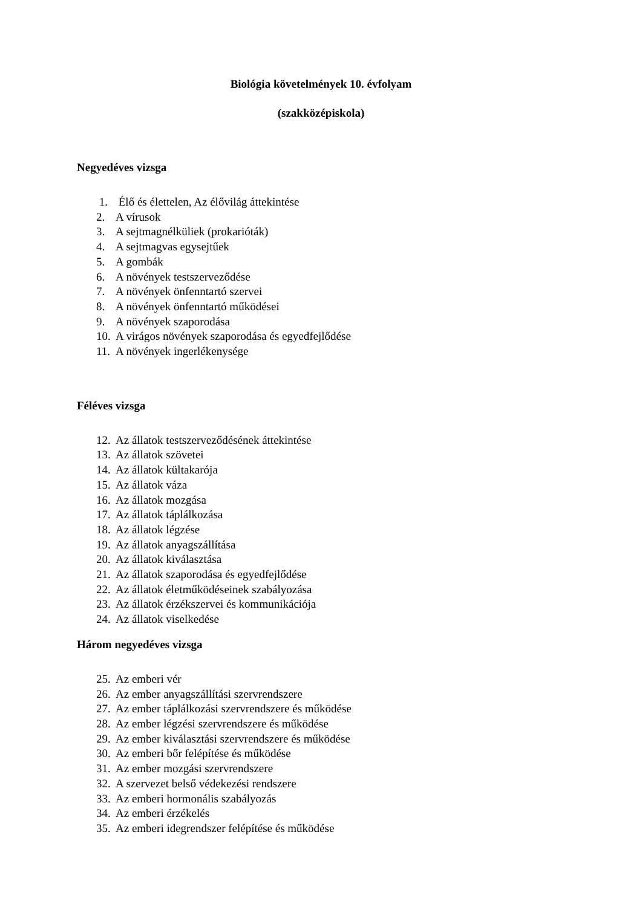Biológia követelmények 10. évfolyam
(szakközépiskola)
Negyedéves vizsga
1. Élő és élettelen, Az élővilág áttekintése
2. A vírusok
3. A sejtmagnélküliek (prokarióták)
4. A sejtmagvas egysejtűek
5. A gombák
6. A növények testszerveződése
7. A növények önfenntartó szervei
8. A növények önfenntartó működései
9. A növények szaporodása
10. A virágos növények szaporodása és egyedfejlődése
11. A növények ingerlékenysége
Féléves vizsga
12. Az állatok testszerveződésének áttekintése
13. Az állatok szövetei
14. Az állatok kültakarója
15. Az állatok váza
16. Az állatok mozgása
17. Az állatok táplálkozása
18. Az állatok légzése
19. Az állatok anyagszállítása
20. Az állatok kiválasztása
21. Az állatok szaporodása és egyedfejlődése
22. Az állatok életműködéseinek szabályozása
23. Az állatok érzékszervei és kommunikációja
24. Az állatok viselkedése
Három negyedéves vizsga
25. Az emberi vér
26. Az ember anyagszállítási szervrendszere
27. Az ember táplálkozási szervrendszere és működése
28. Az ember légzési szervrendszere és működése
29. Az ember kiválasztási szervrendszere és működése
30. Az emberi bőr felépítése és működése
31. Az ember mozgási szervrendszere
32. A szervezet belső védekezési rendszere
33. Az emberi hormonális szabályozás
34. Az emberi érzékelés
35. Az emberi idegrendszer felépítése és működése